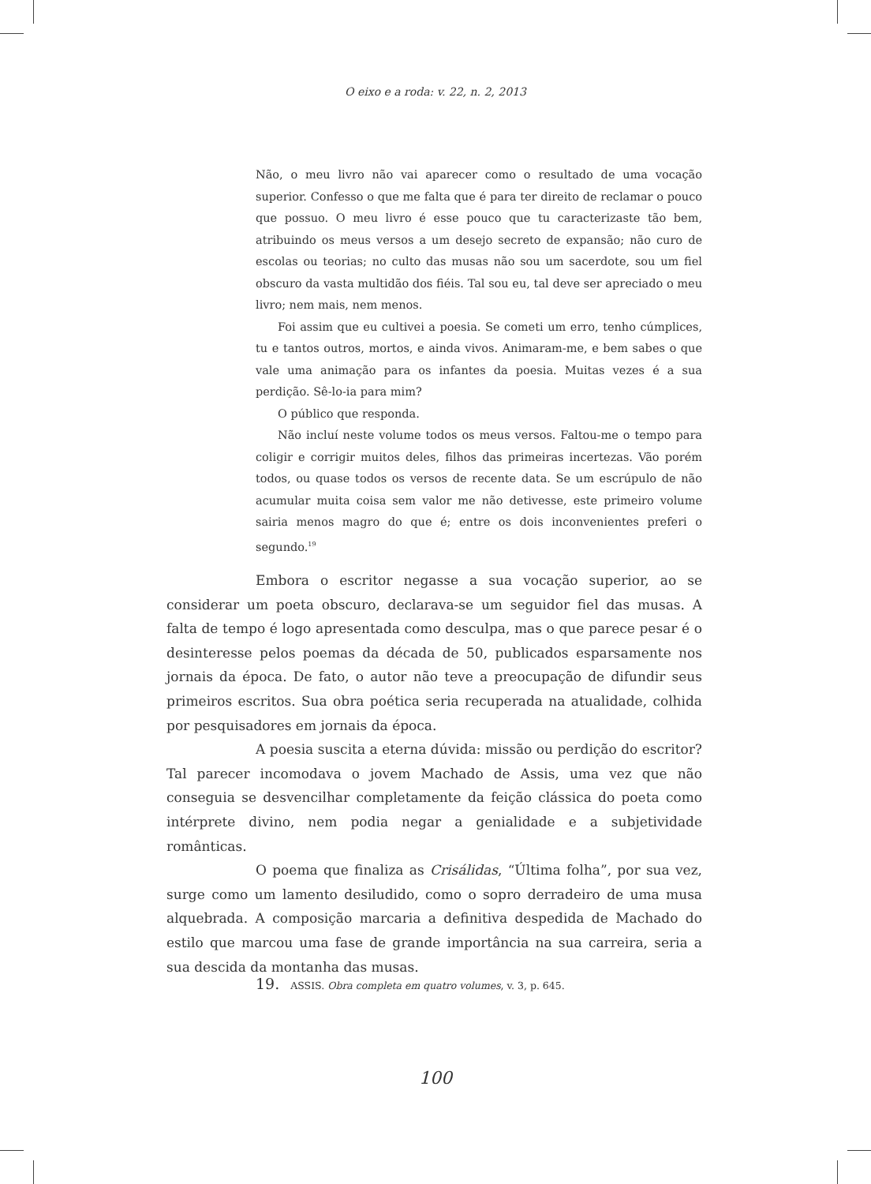O eixo e a roda: v. 22, n. 2, 2013
Não, o meu livro não vai aparecer como o resultado de uma vocação superior. Confesso o que me falta que é para ter direito de reclamar o pouco que possuo. O meu livro é esse pouco que tu caracterizaste tão bem, atribuindo os meus versos a um desejo secreto de expansão; não curo de escolas ou teorias; no culto das musas não sou um sacerdote, sou um fiel obscuro da vasta multidão dos fiéis. Tal sou eu, tal deve ser apreciado o meu livro; nem mais, nem menos.
Foi assim que eu cultivei a poesia. Se cometi um erro, tenho cúmplices, tu e tantos outros, mortos, e ainda vivos. Animaram-me, e bem sabes o que vale uma animação para os infantes da poesia. Muitas vezes é a sua perdição. Sê-lo-ia para mim?
O público que responda.
Não incluí neste volume todos os meus versos. Faltou-me o tempo para coligir e corrigir muitos deles, filhos das primeiras incertezas. Vão porém todos, ou quase todos os versos de recente data. Se um escrúpulo de não acumular muita coisa sem valor me não detivesse, este primeiro volume sairia menos magro do que é; entre os dois inconvenientes preferi o segundo.<sup>19</sup>
Embora o escritor negasse a sua vocação superior, ao se considerar um poeta obscuro, declarava-se um seguidor fiel das musas. A falta de tempo é logo apresentada como desculpa, mas o que parece pesar é o desinteresse pelos poemas da década de 50, publicados esparsamente nos jornais da época. De fato, o autor não teve a preocupação de difundir seus primeiros escritos. Sua obra poética seria recuperada na atualidade, colhida por pesquisadores em jornais da época.
A poesia suscita a eterna dúvida: missão ou perdição do escritor? Tal parecer incomodava o jovem Machado de Assis, uma vez que não conseguia se desvencilhar completamente da feição clássica do poeta como intérprete divino, nem podia negar a genialidade e a subjetividade românticas.
O poema que finaliza as Crisálidas, “Última folha”, por sua vez, surge como um lamento desiludido, como o sopro derradeiro de uma musa alquebrada. A composição marcaria a definitiva despedida de Machado do estilo que marcou uma fase de grande importância na sua carreira, seria a sua descida da montanha das musas.
19. ASSIS. Obra completa em quatro volumes, v. 3, p. 645.
100